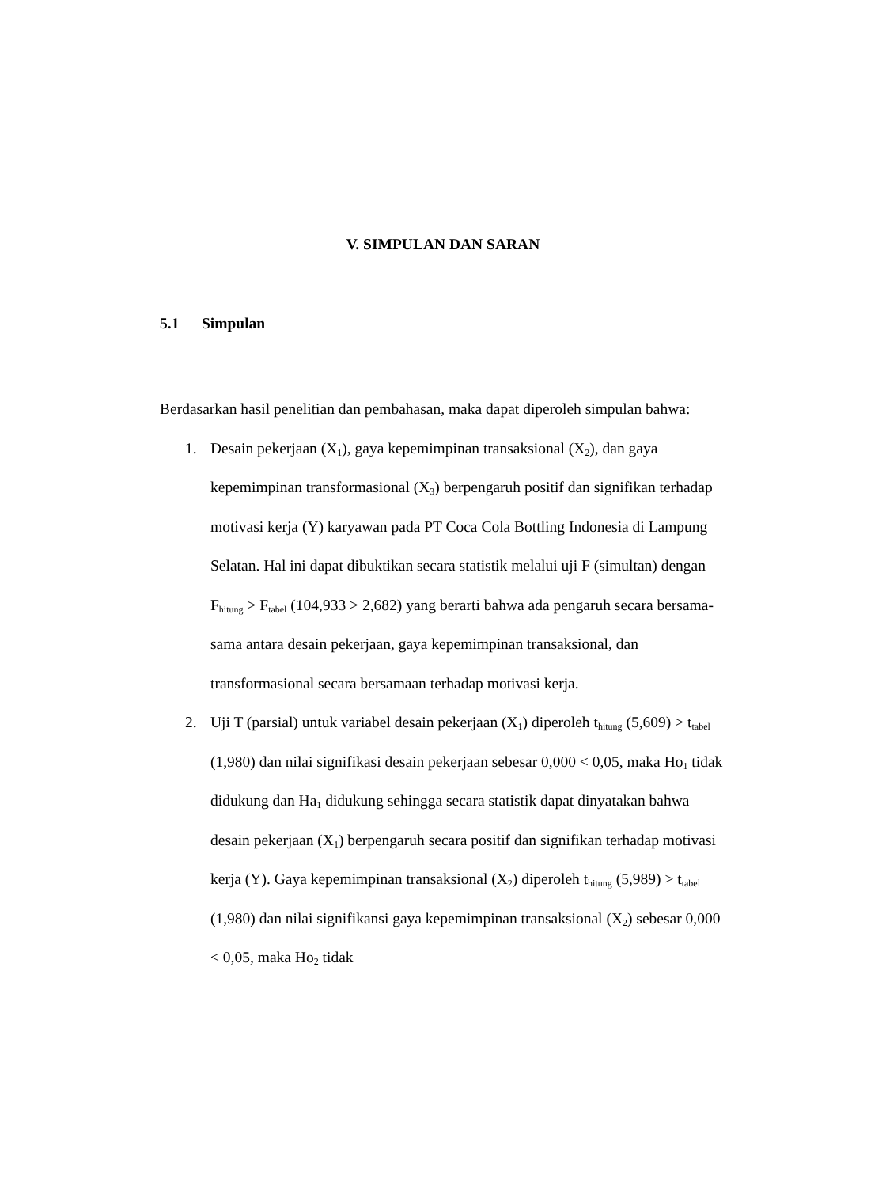V. SIMPULAN DAN SARAN
5.1 Simpulan
Berdasarkan hasil penelitian dan pembahasan, maka dapat diperoleh simpulan bahwa:
1. Desain pekerjaan (X<sub>1</sub>), gaya kepemimpinan transaksional (X<sub>2</sub>), dan gaya kepemimpinan transformasional (X<sub>3</sub>) berpengaruh positif dan signifikan terhadap motivasi kerja (Y) karyawan pada PT Coca Cola Bottling Indonesia di Lampung Selatan. Hal ini dapat dibuktikan secara statistik melalui uji F (simultan) dengan F<sub>hitung</sub> > F<sub>tabel</sub> (104,933 > 2,682) yang berarti bahwa ada pengaruh secara bersama-sama antara desain pekerjaan, gaya kepemimpinan transaksional, dan transformasional secara bersamaan terhadap motivasi kerja.
2. Uji T (parsial) untuk variabel desain pekerjaan (X<sub>1</sub>) diperoleh t<sub>hitung</sub> (5,609) > t<sub>tabel</sub> (1,980) dan nilai signifikasi desain pekerjaan sebesar 0,000 < 0,05, maka Ho<sub>1</sub> tidak didukung dan Ha<sub>1</sub> didukung sehingga secara statistik dapat dinyatakan bahwa desain pekerjaan (X<sub>1</sub>) berpengaruh secara positif dan signifikan terhadap motivasi kerja (Y). Gaya kepemimpinan transaksional (X<sub>2</sub>) diperoleh t<sub>hitung</sub> (5,989) > t<sub>tabel</sub> (1,980) dan nilai signifikansi gaya kepemimpinan transaksional (X<sub>2</sub>) sebesar 0,000 < 0,05, maka Ho<sub>2</sub> tidak